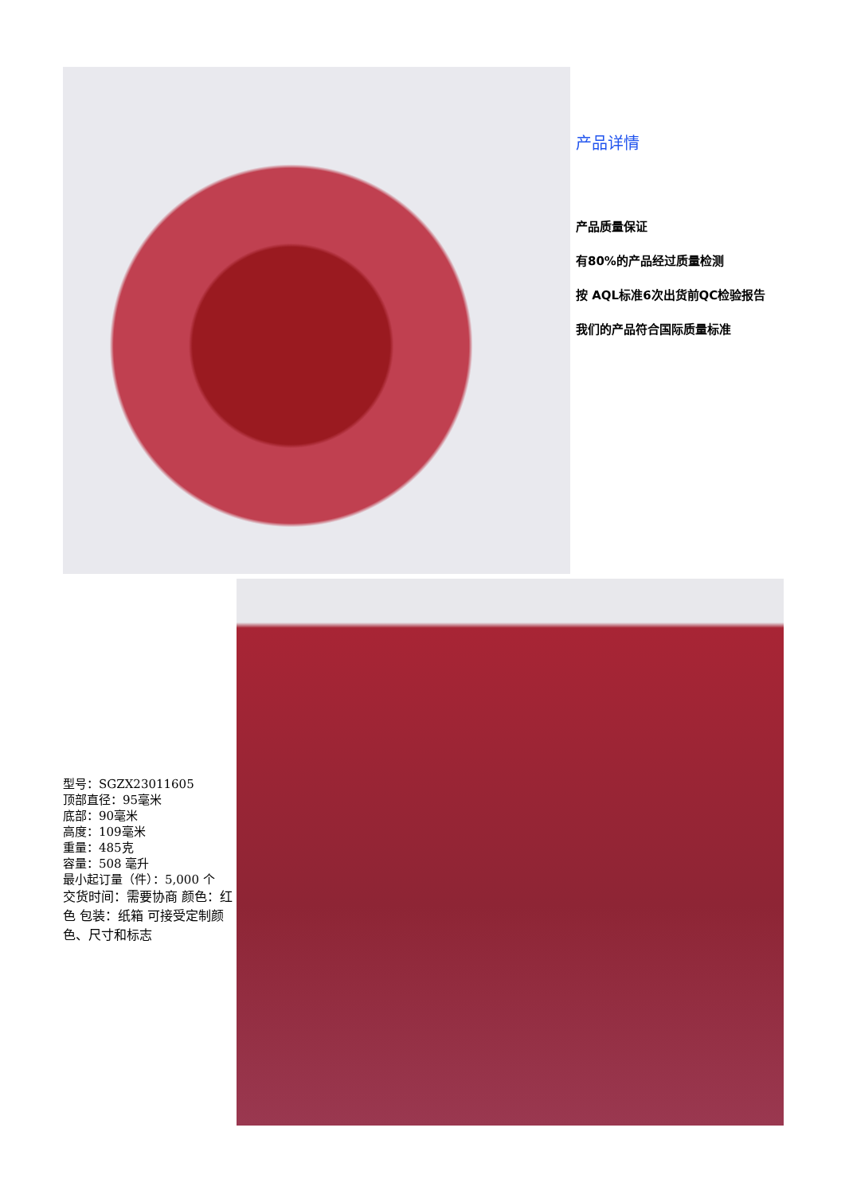产品详情
产品质量保证
有80%的产品经过质量检测
按 AQL标准6次出货前QC检验报告
我们的产品符合国际质量标准
型号：SGZX23011605
顶部直径：95毫米
底部：90毫米
高度：109毫米
重量：485克
容量：508 毫升
最小起订量（件）：5,000 个
交货时间：需要协商 颜色：红色 包装：纸箱 可接受定制颜色、尺寸和标志